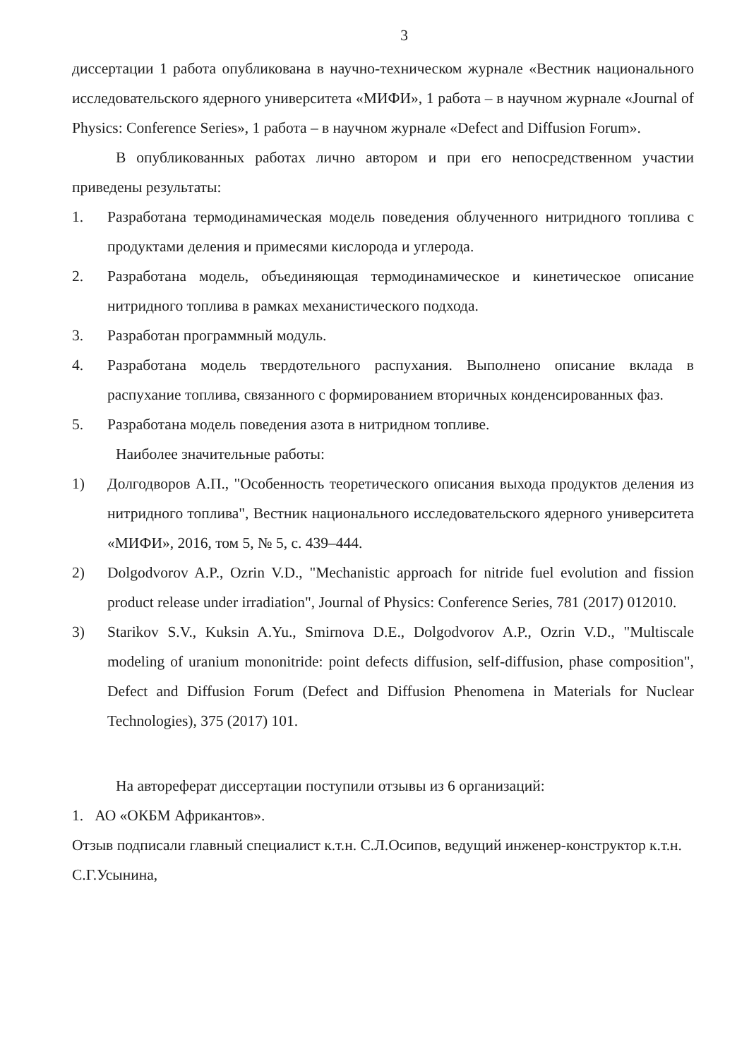3
диссертации 1 работа опубликована в научно-техническом журнале «Вестник национального исследовательского ядерного университета «МИФИ», 1 работа – в научном журнале «Journal of Physics: Conference Series», 1 работа – в научном журнале «Defect and Diffusion Forum».
В опубликованных работах лично автором и при его непосредственном участии приведены результаты:
1. Разработана термодинамическая модель поведения облученного нитридного топлива с продуктами деления и примесями кислорода и углерода.
2. Разработана модель, объединяющая термодинамическое и кинетическое описание нитридного топлива в рамках механистического подхода.
3. Разработан программный модуль.
4. Разработана модель твердотельного распухания. Выполнено описание вклада в распухание топлива, связанного с формированием вторичных конденсированных фаз.
5. Разработана модель поведения азота в нитридном топливе.
Наиболее значительные работы:
1) Долгодворов А.П., "Особенность теоретического описания выхода продуктов деления из нитридного топлива", Вестник национального исследовательского ядерного университета «МИФИ», 2016, том 5, № 5, с. 439–444.
2) Dolgodvorov A.P., Ozrin V.D., "Mechanistic approach for nitride fuel evolution and fission product release under irradiation", Journal of Physics: Conference Series, 781 (2017) 012010.
3) Starikov S.V., Kuksin A.Yu., Smirnova D.E., Dolgodvorov A.P., Ozrin V.D., "Multiscale modeling of uranium mononitride: point defects diffusion, self-diffusion, phase composition", Defect and Diffusion Forum (Defect and Diffusion Phenomena in Materials for Nuclear Technologies), 375 (2017) 101.
На автореферат диссертации поступили отзывы из 6 организаций:
1. АО «ОКБМ Африкантов».
Отзыв подписали главный специалист к.т.н. С.Л.Осипов, ведущий инженер-конструктор к.т.н. С.Г.Усынина,